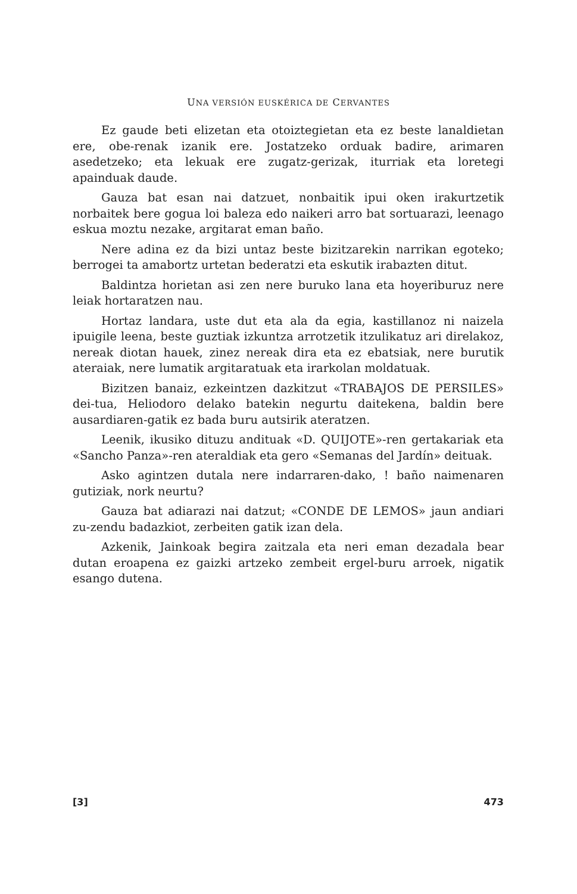UNA VERSIÓN EUSKÉRICA DE CERVANTES
Ez gaude beti elizetan eta otoiztegietan eta ez beste lanaldietan ere, obe-renak izanik ere. Jostatzeko orduak badire, arimaren asedetzeko; eta lekuak ere zugatz-gerizak, iturriak eta loretegi apainduak daude.
Gauza bat esan nai datzuet, nonbaitik ipui oken irakurtzetik norbaitek bere gogua loi baleza edo naikeri arro bat sortuarazi, leenago eskua moztu nezake, argitarat eman baño.
Nere adina ez da bizi untaz beste bizitzarekin narrikan egoteko; berrogei ta amabortz urtetan bederatzi eta eskutik irabazten ditut.
Baldintza horietan asi zen nere buruko lana eta hoyeriburuz nere leiak hortaratzen nau.
Hortaz landara, uste dut eta ala da egia, kastillanoz ni naizela ipuigile leena, beste guztiak izkuntza arrotzetik itzulikatuz ari direlakoz, nereak diotan hauek, zinez nereak dira eta ez ebatsiak, nere burutik ateraiak, nere lumatik argitaratuak eta irarkolan moldatuak.
Bizitzen banaiz, ezkeintzen dazkitzut «TRABAJOS DE PERSILES» dei-tua, Heliodoro delako batekin negurtu daitekena, baldin bere ausardiaren-gatik ez bada buru autsirik ateratzen.
Leenik, ikusiko dituzu andituak «D. QUIJOTE»-ren gertakariak eta «Sancho Panza»-ren ateraldiak eta gero «Semanas del Jardín» deituak.
Asko agintzen dutala nere indarraren-dako, ! baño naimenaren gutiziak, nork neurtu?
Gauza bat adiarazi nai datzut; «CONDE DE LEMOS» jaun andiari zu-zendu badazkiot, zerbeiten gatik izan dela.
Azkenik, Jainkoak begira zaitzala eta neri eman dezadala bear dutan eroapena ez gaizki artzeko zembeit ergel-buru arroek, nigatik esango dutena.
[3] 473